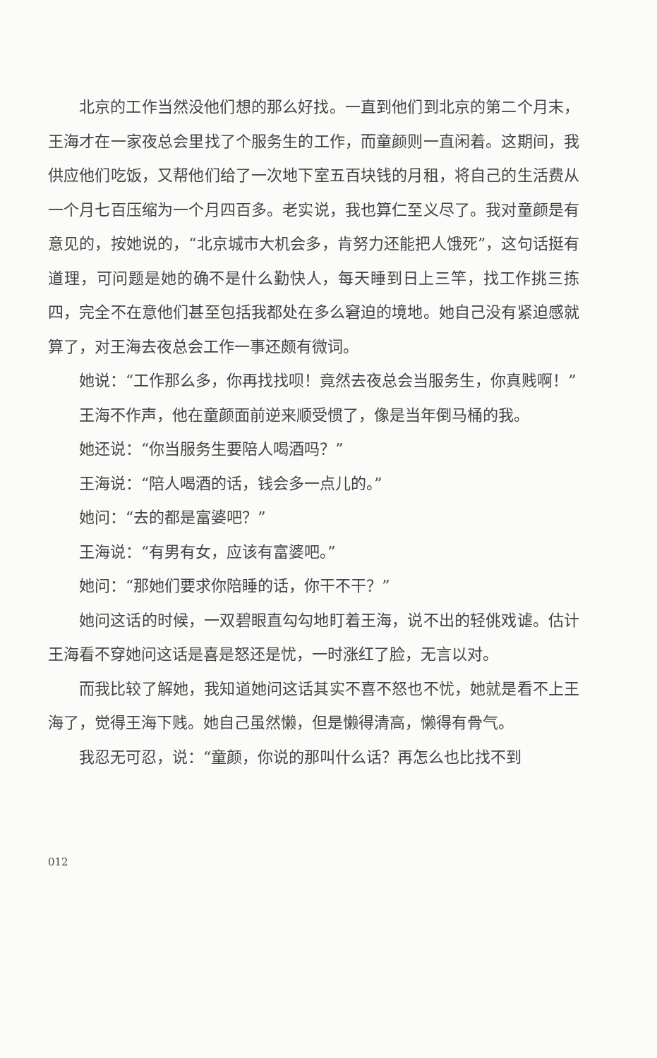北京的工作当然没他们想的那么好找。一直到他们到北京的第二个月末，王海才在一家夜总会里找了个服务生的工作，而童颜则一直闲着。这期间，我供应他们吃饭，又帮他们给了一次地下室五百块钱的月租，将自己的生活费从一个月七百压缩为一个月四百多。老实说，我也算仁至义尽了。我对童颜是有意见的，按她说的，“北京城市大机会多，肯努力还能把人饿死”，这句话挺有道理，可问题是她的确不是什么勤快人，每天睡到日上三竿，找工作挑三拣四，完全不在意他们甚至包括我都处在多么窘迫的境地。她自己没有紧迫感就算了，对王海去夜总会工作一事还颇有微词。
她说：“工作那么多，你再找找呗！竟然去夜总会当服务生，你真贱啊！”
王海不作声，他在童颜面前逆来顺受惯了，像是当年倒马桶的我。
她还说：“你当服务生要陪人喝酒吗？”
王海说：“陪人喝酒的话，钱会多一点儿的。”
她问：“去的都是富婆吧？”
王海说：“有男有女，应该有富婆吧。”
她问：“那她们要求你陪睡的话，你干不干？”
她问这话的时候，一双碧眼直勾勾地盯着王海，说不出的轻佻戏谑。估计王海看不穿她问这话是喜是怒还是忧，一时涨红了脸，无言以对。
而我比较了解她，我知道她问这话其实不喜不怒也不忧，她就是看不上王海了，觉得王海下贱。她自己虽然懒，但是懒得清高，懒得有骨气。
我忍无可忍，说：“童颜，你说的那叫什么话？再怎么也比找不到
012